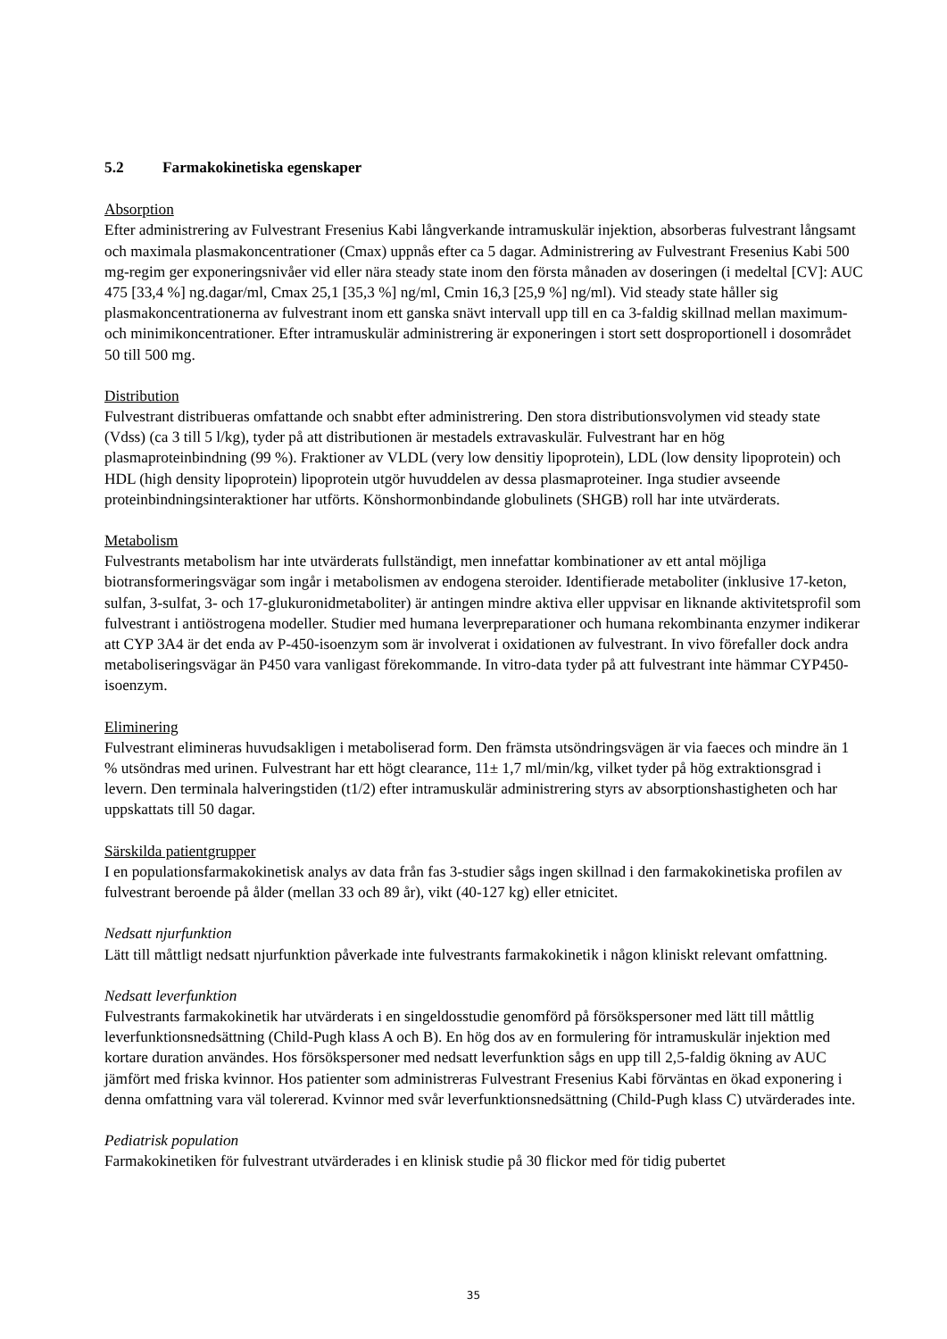5.2 Farmakokinetiska egenskaper
Absorption
Efter administrering av Fulvestrant Fresenius Kabi långverkande intramuskulär injektion, absorberas fulvestrant långsamt och maximala plasmakoncentrationer (Cmax) uppnås efter ca 5 dagar. Administrering av Fulvestrant Fresenius Kabi 500 mg-regim ger exponeringsnivåer vid eller nära steady state inom den första månaden av doseringen (i medeltal [CV]: AUC 475 [33,4 %] ng.dagar/ml, Cmax 25,1 [35,3 %] ng/ml, Cmin 16,3 [25,9 %] ng/ml). Vid steady state håller sig plasmakoncentrationerna av fulvestrant inom ett ganska snävt intervall upp till en ca 3-faldig skillnad mellan maximum- och minimikoncentrationer. Efter intramuskulär administrering är exponeringen i stort sett dosproportionell i dosområdet 50 till 500 mg.
Distribution
Fulvestrant distribueras omfattande och snabbt efter administrering. Den stora distributionsvolymen vid steady state (Vdss) (ca 3 till 5 l/kg), tyder på att distributionen är mestadels extravaskulär. Fulvestrant har en hög plasmaproteinbindning (99 %). Fraktioner av VLDL (very low densitiy lipoprotein), LDL (low density lipoprotein) och HDL (high density lipoprotein) lipoprotein utgör huvuddelen av dessa plasmaproteiner. Inga studier avseende proteinbindningsinteraktioner har utförts. Könshormonbindande globulinets (SHGB) roll har inte utvärderats.
Metabolism
Fulvestrants metabolism har inte utvärderats fullständigt, men innefattar kombinationer av ett antal möjliga biotransformeringsvägar som ingår i metabolismen av endogena steroider. Identifierade metaboliter (inklusive 17-keton, sulfan, 3-sulfat, 3- och 17-glukuronidmetaboliter) är antingen mindre aktiva eller uppvisar en liknande aktivitetsprofil som fulvestrant i antiöstrogena modeller. Studier med humana leverpreparationer och humana rekombinanta enzymer indikerar att CYP 3A4 är det enda av P-450-isoenzym som är involverat i oxidationen av fulvestrant. In vivo förefaller dock andra metaboliseringsvägar än P450 vara vanligast förekommande. In vitro-data tyder på att fulvestrant inte hämmar CYP450-isoenzym.
Eliminering
Fulvestrant elimineras huvudsakligen i metaboliserad form. Den främsta utsöndringsvägen är via faeces och mindre än 1 % utsöndras med urinen. Fulvestrant har ett högt clearance, 11± 1,7 ml/min/kg, vilket tyder på hög extraktionsgrad i levern. Den terminala halveringstiden (t1/2) efter intramuskulär administrering styrs av absorptionshastigheten och har uppskattats till 50 dagar.
Särskilda patientgrupper
I en populationsfarmakokinetisk analys av data från fas 3-studier sågs ingen skillnad i den farmakokinetiska profilen av fulvestrant beroende på ålder (mellan 33 och 89 år), vikt (40-127 kg) eller etnicitet.
Nedsatt njurfunktion
Lätt till måttligt nedsatt njurfunktion påverkade inte fulvestrants farmakokinetik i någon kliniskt relevant omfattning.
Nedsatt leverfunktion
Fulvestrants farmakokinetik har utvärderats i en singeldosstudie genomförd på försökspersoner med lätt till måttlig leverfunktionsnedsättning (Child-Pugh klass A och B). En hög dos av en formulering för intramuskulär injektion med kortare duration användes. Hos försökspersoner med nedsatt leverfunktion sågs en upp till 2,5-faldig ökning av AUC jämfört med friska kvinnor. Hos patienter som administreras Fulvestrant Fresenius Kabi förväntas en ökad exponering i denna omfattning vara väl tolererad. Kvinnor med svår leverfunktionsnedsättning (Child-Pugh klass C) utvärderades inte.
Pediatrisk population
Farmakokinetiken för fulvestrant utvärderades i en klinisk studie på 30 flickor med för tidig pubertet
35